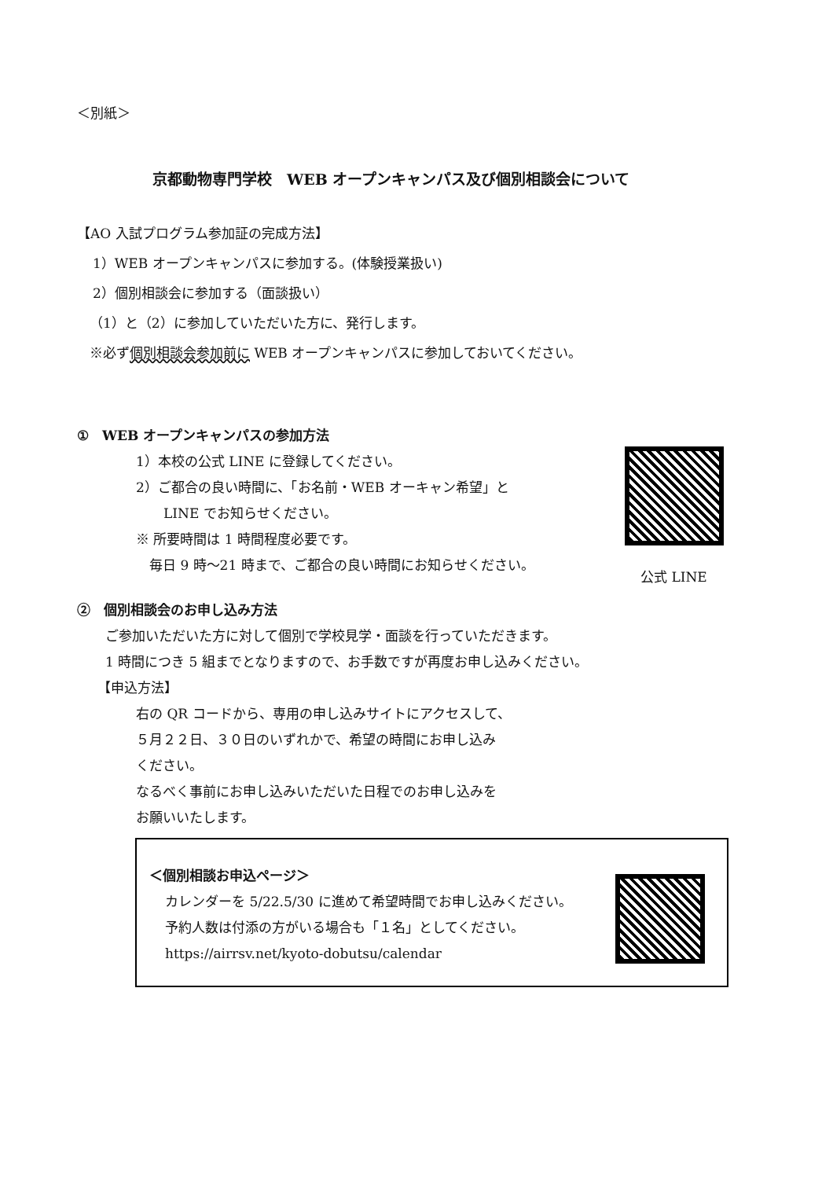＜別紙＞
京都動物専門学校　WEB オープンキャンパス及び個別相談会について
【AO 入試プログラム参加証の完成方法】
1）WEB オープンキャンパスに参加する。(体験授業扱い)
2）個別相談会に参加する（面談扱い）
（1）と（2）に参加していただいた方に、発行します。
※必ず個別相談会参加前に WEB オープンキャンパスに参加しておいてください。
①　WEB オープンキャンパスの参加方法
1）本校の公式 LINE に登録してください。
2）ご都合の良い時間に、「お名前・WEB オーキャン希望」と
LINE でお知らせください。
※ 所要時間は 1 時間程度必要です。
毎日 9 時～21 時まで、ご都合の良い時間にお知らせください。
②　個別相談会のお申し込み方法
ご参加いただいた方に対して個別で学校見学・面談を行っていただきます。
1 時間につき 5 組までとなりますので、お手数ですが再度お申し込みください。
【申込方法】
右の QR コードから、専用の申し込みサイトにアクセスして、
５月２２日、３０日のいずれかで、希望の時間にお申し込み
ください。
なるべく事前にお申し込みいただいた日程でのお申し込みを
お願いいたします。
公式 LINE
＜個別相談お申込ページ＞
カレンダーを 5/22.5/30 に進めて希望時間でお申し込みください。
予約人数は付添の方がいる場合も「１名」としてください。
https://airrsv.net/kyoto-dobutsu/calendar